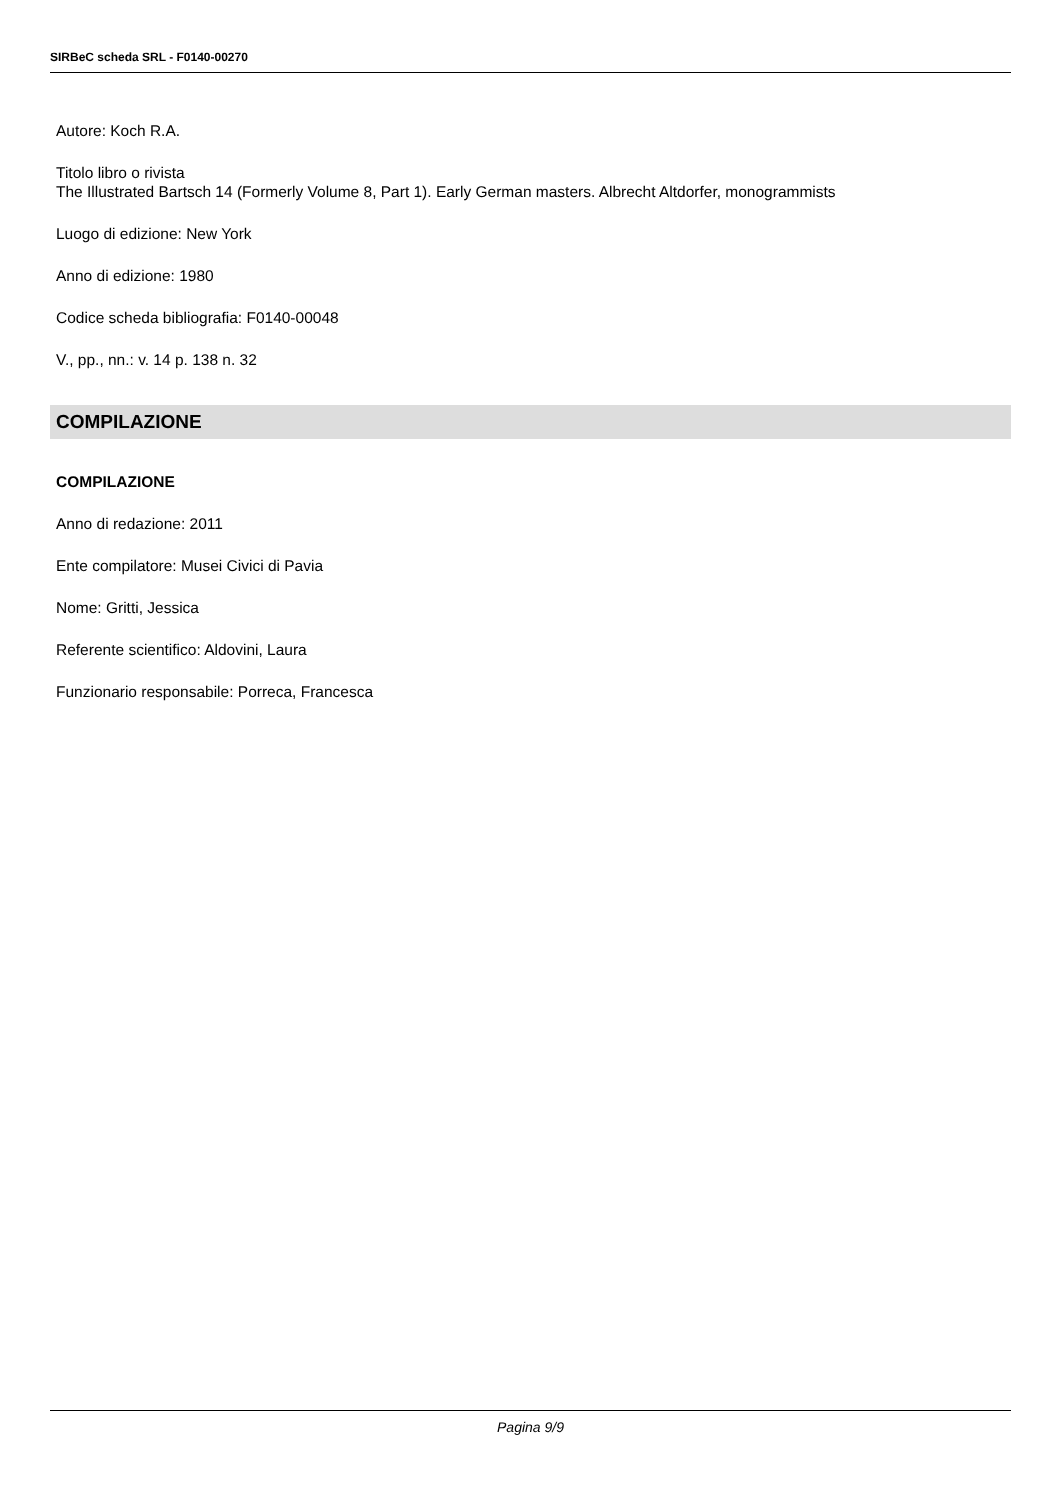SIRBeC scheda SRL - F0140-00270
Autore: Koch R.A.
Titolo libro o rivista
The Illustrated Bartsch 14 (Formerly Volume 8, Part 1). Early German masters. Albrecht Altdorfer, monogrammists
Luogo di edizione: New York
Anno di edizione: 1980
Codice scheda bibliografia: F0140-00048
V., pp., nn.: v. 14 p. 138 n. 32
COMPILAZIONE
COMPILAZIONE
Anno di redazione: 2011
Ente compilatore: Musei Civici di Pavia
Nome: Gritti, Jessica
Referente scientifico: Aldovini, Laura
Funzionario responsabile: Porreca, Francesca
Pagina 9/9